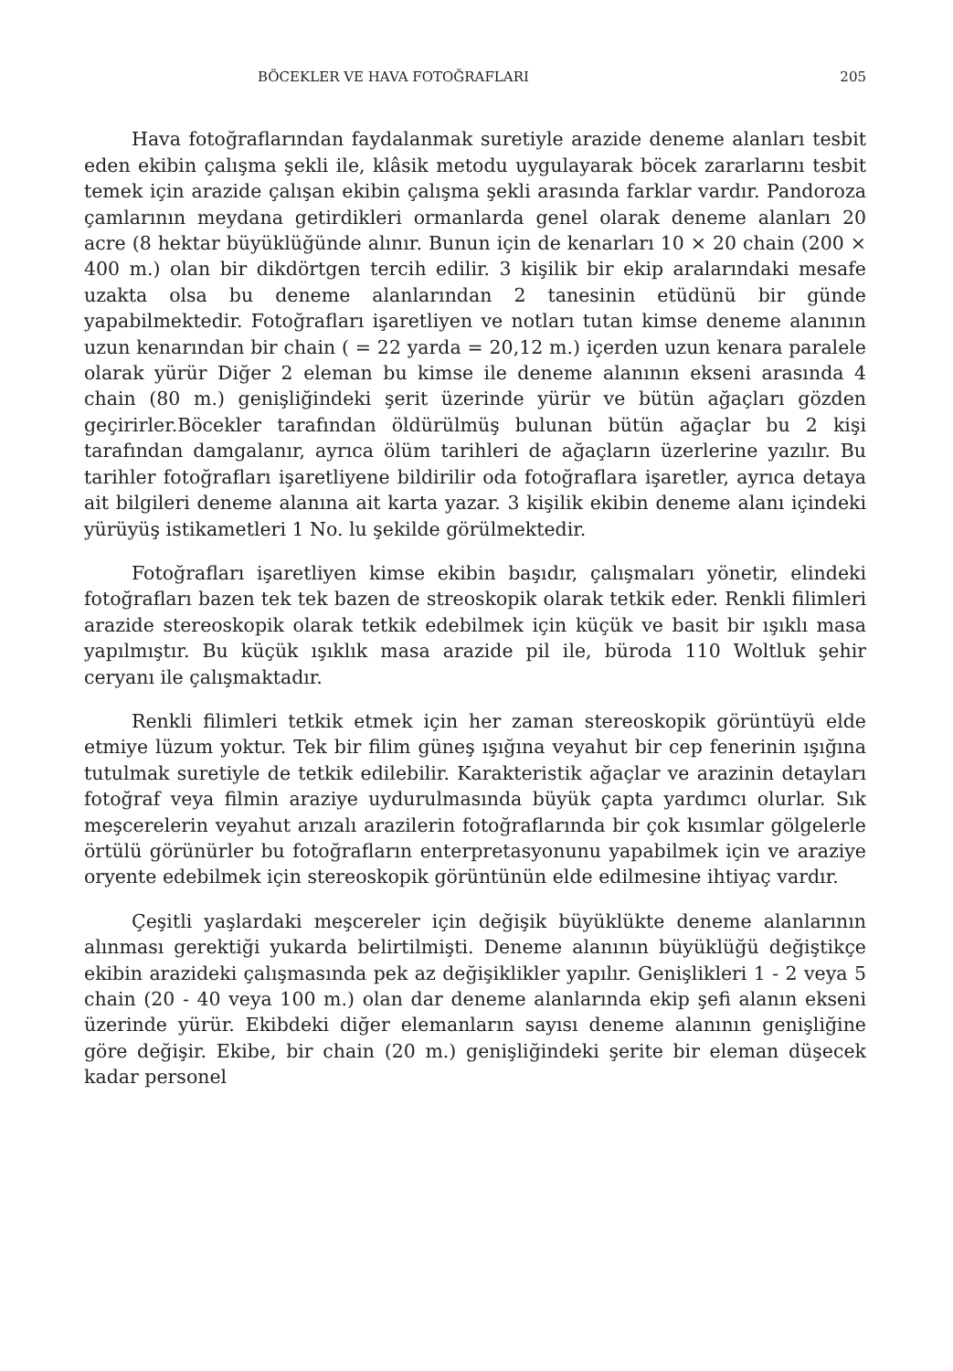BÖCEKLER VE HAVA FOTOĞRAFLARI 205
Hava fotoğraflarından faydalanmak suretiyle arazide deneme alanları tesbit eden ekibin çalışma şekli ile, klâsik metodu uygulayarak böcek zararlarını tesbit temek için arazide çalışan ekibin çalışma şekli arasında farklar vardır. Pandoroza çamlarının meydana getirdikleri ormanlarda genel olarak deneme alanları 20 acre (8 hektar büyüklüğünde alınır. Bunun için de kenarları 10 × 20 chain (200 × 400 m.) olan bir dikdörtgen tercih edilir. 3 kişilik bir ekip aralarındaki mesafe uzakta olsa bu deneme alanlarından 2 tanesinin etüdünü bir günde yapabilmektedir. Fotoğrafları işaretliyen ve notları tutan kimse deneme alanının uzun kenarından bir chain ( = 22 yarda = 20,12 m.) içerden uzun kenara paralele olarak yürür Diğer 2 eleman bu kimse ile deneme alanının ekseni arasında 4 chain (80 m.) genişliğindeki şerit üzerinde yürür ve bütün ağaçları gözden geçirirler.Böcekler tarafından öldürülmüş bulunan bütün ağaçlar bu 2 kişi tarafından damgalanır, ayrıca ölüm tarihleri de ağaçların üzerlerine yazılır. Bu tarihler fotoğrafları işaretliyene bildirilir oda fotoğraflara işaretler, ayrıca detaya ait bilgileri deneme alanına ait karta yazar. 3 kişilik ekibin deneme alanı içindeki yürüyüş istikametleri 1 No. lu şekilde görülmektedir.
Fotoğrafları işaretliyen kimse ekibin başıdır, çalışmaları yönetir, elindeki fotoğrafları bazen tek tek bazen de streoskopik olarak tetkik eder. Renkli filimleri arazide stereoskopik olarak tetkik edebilmek için küçük ve basit bir ışıklı masa yapılmıştır. Bu küçük ışıklık masa arazide pil ile, büroda 110 Woltluk şehir ceryanı ile çalışmaktadır.
Renkli filimleri tetkik etmek için her zaman stereoskopik görüntüyü elde etmiye lüzum yoktur. Tek bir filim güneş ışığına veyahut bir cep fenerinin ışığına tutulmak suretiyle de tetkik edilebilir. Karakteristik ağaçlar ve arazinin detayları fotoğraf veya filmin araziye uydurulmasında büyük çapta yardımcı olurlar. Sık meşcerelerin veyahut arızalı arazilerin fotoğraflarında bir çok kısımlar gölgelerle örtülü görünürler bu fotoğrafların enterpretasyonunu yapabilmek için ve araziye oryente edebilmek için stereoskopik görüntünün elde edilmesine ihtiyaç vardır.
Çeşitli yaşlardaki meşcereler için değişik büyüklükte deneme alanlarının alınması gerektiği yukarda belirtilmişti. Deneme alanının büyüklüğü değiştikçe ekibin arazideki çalışmasında pek az değişiklikler yapılır. Genişlikleri 1 - 2 veya 5 chain (20 - 40 veya 100 m.) olan dar deneme alanlarında ekip şefi alanın ekseni üzerinde yürür. Ekibdeki diğer elemanların sayısı deneme alanının genişliğine göre değişir. Ekibe, bir chain (20 m.) genişliğindeki şerite bir eleman düşecek kadar personel